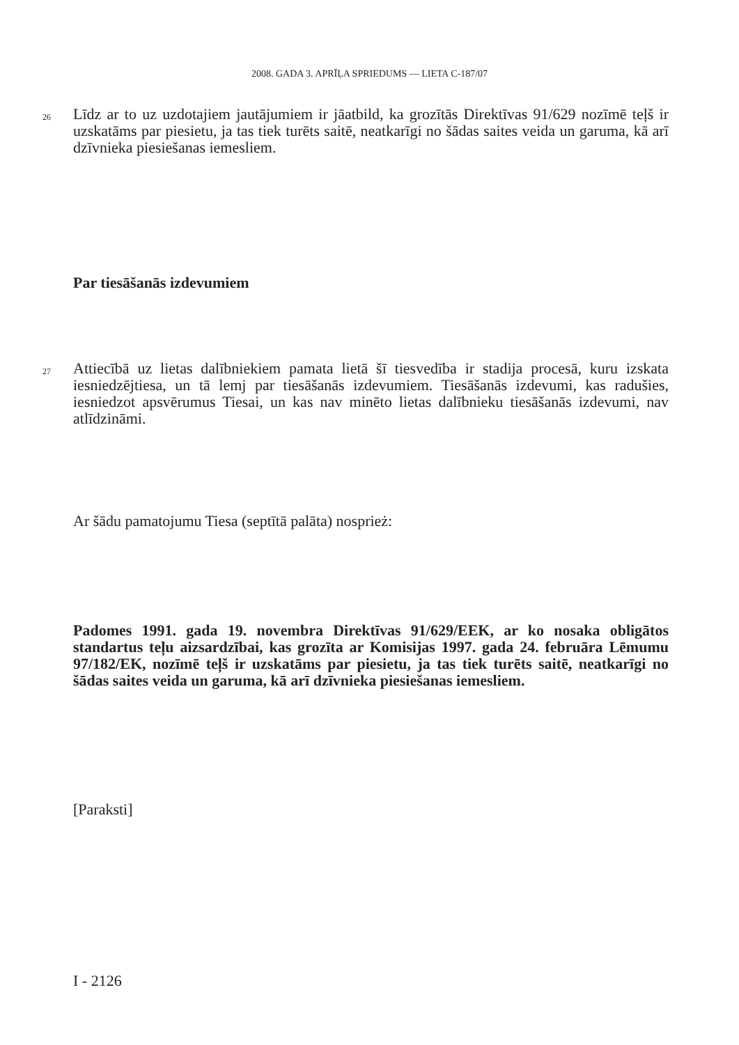2008. GADA 3. APRĪĻA SPRIEDUMS — LIETA C-187/07
26 Līdz ar to uz uzdotajiem jautājumiem ir jāatbild, ka grozītās Direktīvas 91/629 nozīmē teļš ir uzskatāms par piesietu, ja tas tiek turēts saitē, neatkarīgi no šādas saites veida un garuma, kā arī dzīvnieka piesiešanas iemesliem.
Par tiesāšanās izdevumiem
27 Attiecībā uz lietas dalībniekiem pamata lietā šī tiesvedība ir stadija procesā, kuru izskata iesniedzējtiesa, un tā lemj par tiesāšanās izdevumiem. Tiesāšanās izdevumi, kas radušies, iesniedzot apsvērumus Tiesai, un kas nav minēto lietas dalībnieku tiesāšanās izdevumi, nav atlīdzināmi.
Ar šādu pamatojumu Tiesa (septītā palāta) nosprież:
Padomes 1991. gada 19. novembra Direktīvas 91/629/EEK, ar ko nosaka obligātos standartus teļu aizsardzībai, kas grozīta ar Komisijas 1997. gada 24. februāra Lēmumu 97/182/EK, nozīmē teļš ir uzskatāms par piesietu, ja tas tiek turēts saitē, neatkarīgi no šādas saites veida un garuma, kā arī dzīvnieka piesiešanas iemesliem.
[Paraksti]
I - 2126